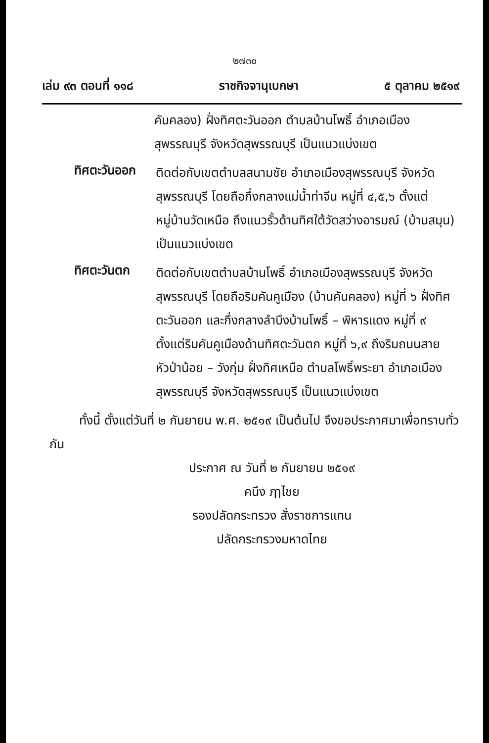๒๗๓๐
เล่ม ๙๓ ตอนที่ ๑๑๘ ราชกิจจานุเบกษา ๕ ตุลาคม ๒๕๑๙
คันคลอง) ฝั่งทิศตะวันออก ตำบลบ้านโพธิ์ อำเภอเมืองสุพรรณบุรี จังหวัดสุพรรณบุรี เป็นแนวแบ่งเขต
ทิศตะวันออก
ติดต่อกับเขตตำบลสนามชัย อำเภอเมืองสุพรรณบุรี จังหวัดสุพรรณบุรี โดยถือกึ่งกลางแม่น้ำท่าจีน หมู่ที่ ๔,๕,๖ ตั้งแต่หมู่บ้านวัดเหนือ ถึงแนวรั้วด้านทิศใต้วัดสว่างอารมณ์ (บ้านสมุน) เป็นแนวแบ่งเขต
ทิศตะวันตก
ติดต่อกับเขตตำบลบ้านโพธิ์ อำเภอเมืองสุพรรณบุรี จังหวัดสุพรรณบุรี โดยถือริมคันคูเมือง (บ้านคันคลอง) หมู่ที่ ๖ ฝั่งทิศตะวันออก และกึ่งกลางลำบึงบ้านโพธิ์ – พิหารแดง หมู่ที่ ๙ ตั้งแต่ริมคันคูเมืองด้านทิศตะวันตก หมู่ที่ ๖,๙ ถึงริมถนนสายหัวป่าน้อย – วังกุ่ม ฝั่งทิศเหนือ ตำบลโพธิ์พระยา อำเภอเมืองสุพรรณบุรี จังหวัดสุพรรณบุรี เป็นแนวแบ่งเขต
ทั้งนี้ ตั้งแต่วันที่ ๒ กันยายน พ.ศ. ๒๕๑๙ เป็นต้นไป จึงขอประกาศมาเพื่อทราบทั่วกัน
ประกาศ ณ วันที่ ๒ กันยายน ๒๕๑๙
คนึง ฦๅไชย
รองปลัดกระทรวง สั่งราชการแทน
ปลัดกระทรวงมหาดไทย